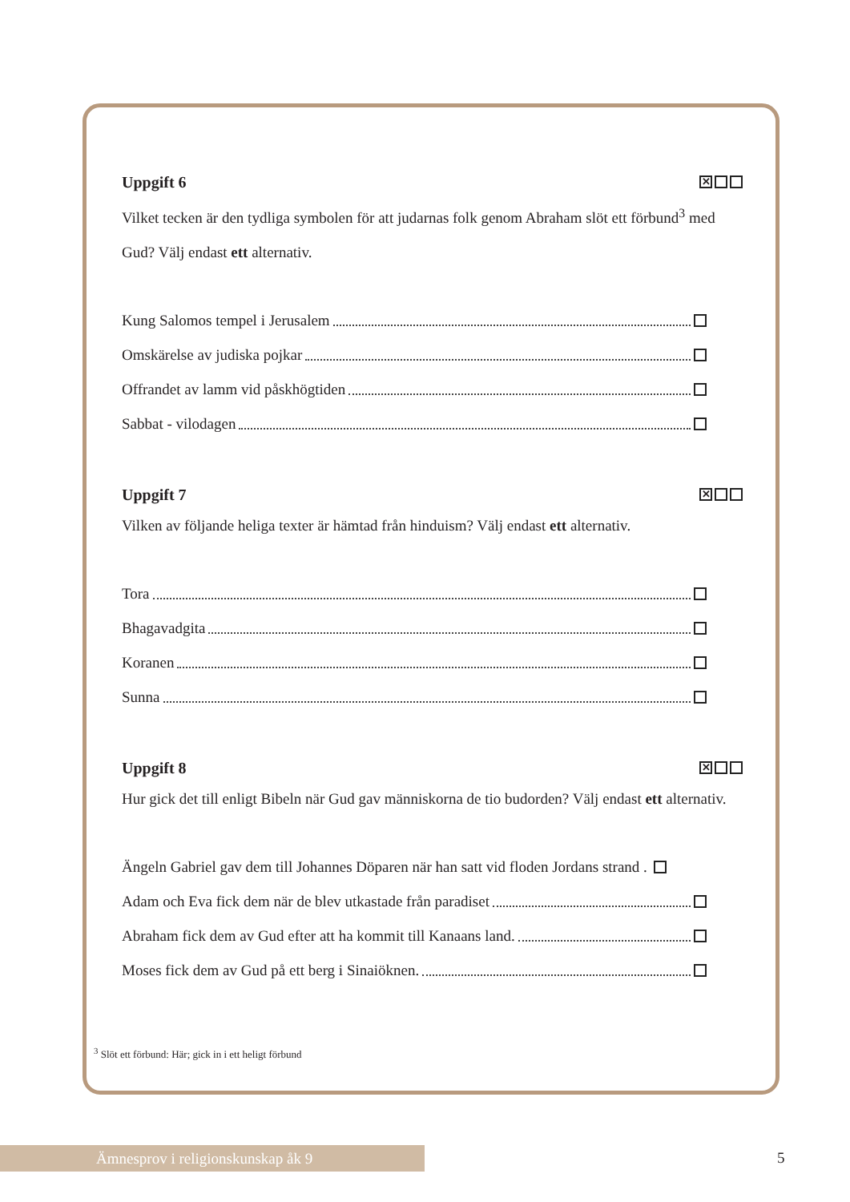Uppgift 6 ✕
Vilket tecken är den tydliga symbolen för att judarnas folk genom Abraham slöt ett förbund<sup>3</sup> med Gud? Välj endast ett alternativ.
Kung Salomos tempel i Jerusalem
Omskärelse av judiska pojkar
Offrandet av lamm vid påskhögtiden
Sabbat - vilodagen
Uppgift 7 ✕
Vilken av följande heliga texter är hämtad från hinduism? Välj endast ett alternativ.
Tora
Bhagavadgita
Koranen
Sunna
Uppgift 8 ✕
Hur gick det till enligt Bibeln när Gud gav människorna de tio budorden? Välj endast ett alternativ.
Ängeln Gabriel gav dem till Johannes Döparen när han satt vid floden Jordans strand .
Adam och Eva fick dem när de blev utkastade från paradiset
Abraham fick dem av Gud efter att ha kommit till Kanaans land.
Moses fick dem av Gud på ett berg i Sinaiöknen.
<sup>3</sup> Slöt ett förbund: Här; gick in i ett heligt förbund
Ämnesprov i religionskunskap åk 9 5